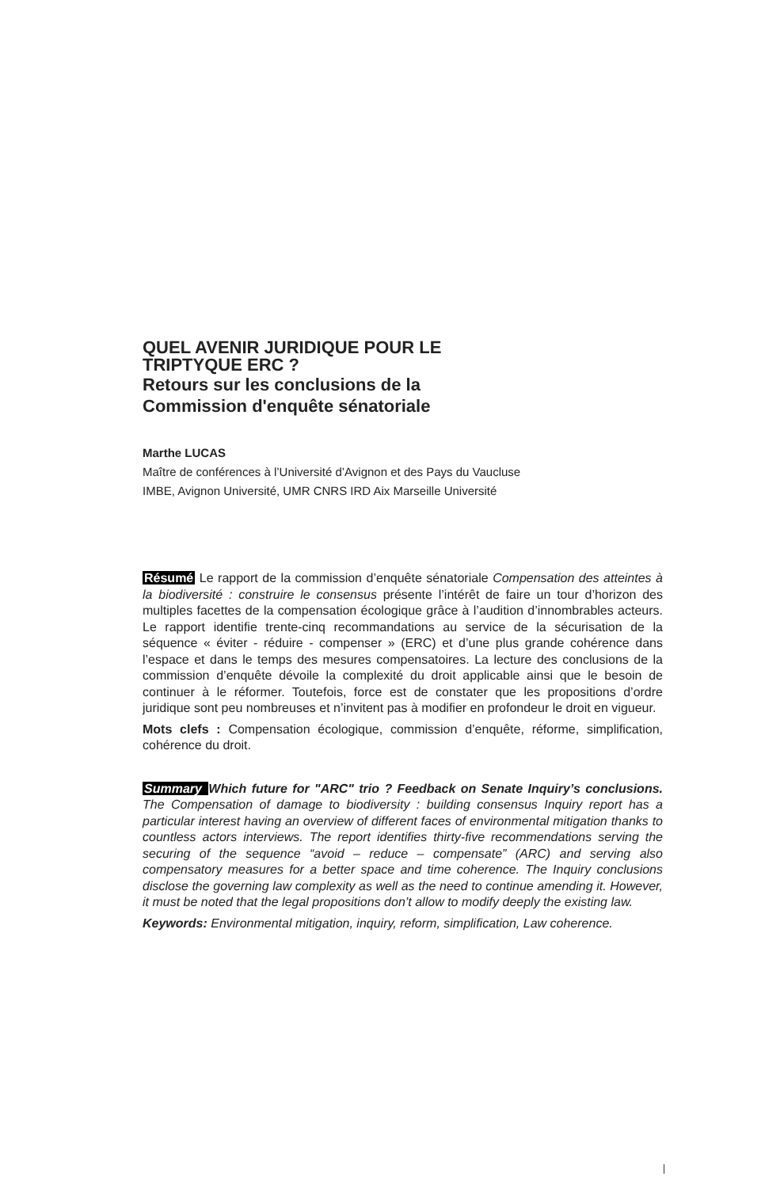QUEL AVENIR JURIDIQUE POUR LE
TRIPTYQUE ERC ?
Retours sur les conclusions de la
Commission d'enquête sénatoriale
Marthe LUCAS
Maître de conférences à l’Université d’Avignon et des Pays du Vaucluse
IMBE, Avignon Université, UMR CNRS IRD Aix Marseille Université
Résumé Le rapport de la commission d’enquête sénatoriale Compensation des atteintes à la biodiversité : construire le consensus présente l’intérêt de faire un tour d’horizon des multiples facettes de la compensation écologique grâce à l’audition d’innombrables acteurs. Le rapport identifie trente-cinq recommandations au service de la sécurisation de la séquence « éviter - réduire - compenser » (ERC) et d’une plus grande cohérence dans l’espace et dans le temps des mesures compensatoires. La lecture des conclusions de la commission d’enquête dévoile la complexité du droit applicable ainsi que le besoin de continuer à le réformer. Toutefois, force est de constater que les propositions d’ordre juridique sont peu nombreuses et n’invitent pas à modifier en profondeur le droit en vigueur.
Mots clefs : Compensation écologique, commission d’enquête, réforme, simplification, cohérence du droit.
Summary Which future for "ARC" trio ? Feedback on Senate Inquiry’s conclusions. The Compensation of damage to biodiversity : building consensus Inquiry report has a particular interest having an overview of different faces of environmental mitigation thanks to countless actors interviews. The report identifies thirty-five recommendations serving the securing of the sequence “avoid – reduce – compensate” (ARC) and serving also compensatory measures for a better space and time coherence. The Inquiry conclusions disclose the governing law complexity as well as the need to continue amending it. However, it must be noted that the legal propositions don’t allow to modify deeply the existing law.
Keywords: Environmental mitigation, inquiry, reform, simplification, Law coherence.